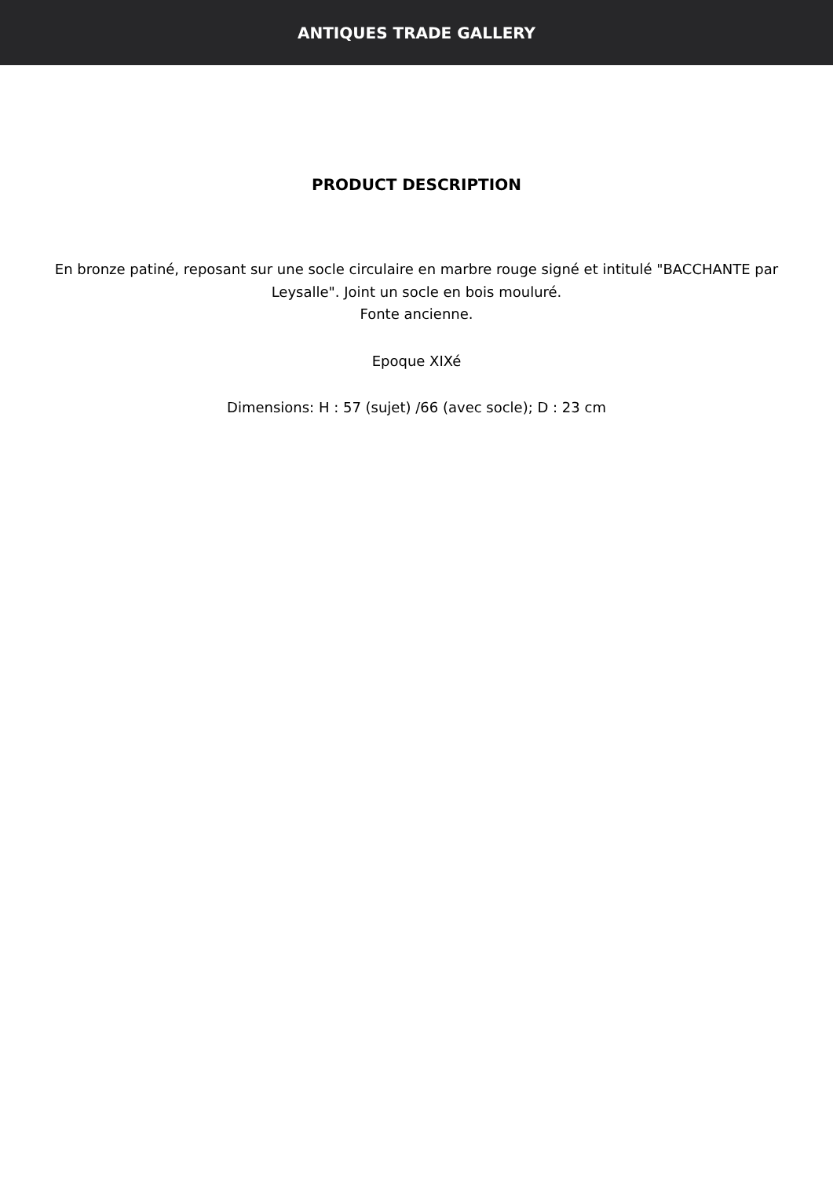ANTIQUES TRADE GALLERY
PRODUCT DESCRIPTION
En bronze patiné, reposant sur une socle circulaire en marbre rouge signé et intitulé "BACCHANTE par Leysalle". Joint un socle en bois mouluré.
Fonte ancienne.
Epoque XIXé
Dimensions: H : 57 (sujet) /66 (avec socle); D : 23 cm